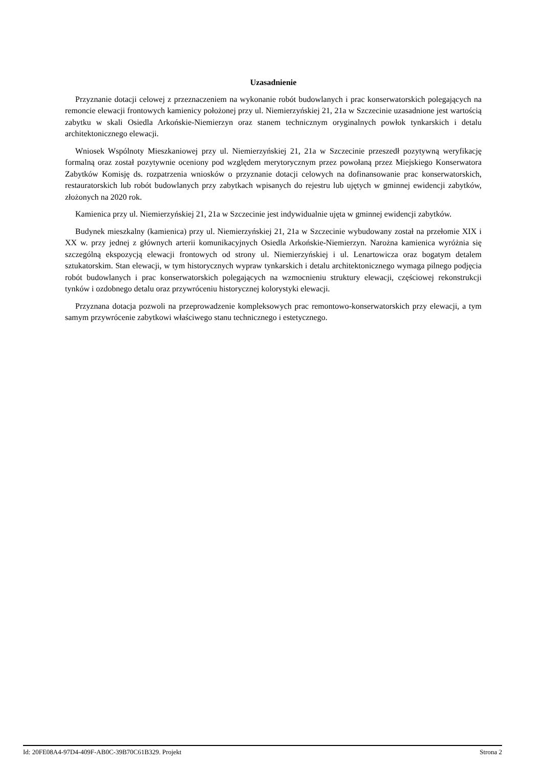Uzasadnienie
Przyznanie dotacji celowej z przeznaczeniem na wykonanie robót budowlanych i prac konserwatorskich polegających na remoncie elewacji frontowych kamienicy położonej przy ul. Niemierzyńskiej 21, 21a w Szczecinie uzasadnione jest wartością zabytku w skali Osiedla Arkońskie-Niemierzyn oraz stanem technicznym oryginalnych powłok tynkarskich i detalu architektonicznego elewacji.
Wniosek Wspólnoty Mieszkaniowej przy ul. Niemierzyńskiej 21, 21a w Szczecinie przeszedł pozytywną weryfikację formalną oraz został pozytywnie oceniony pod względem merytorycznym przez powołaną przez Miejskiego Konserwatora Zabytków Komisję ds. rozpatrzenia wniosków o przyznanie dotacji celowych na dofinansowanie prac konserwatorskich, restauratorskich lub robót budowlanych przy zabytkach wpisanych do rejestru lub ujętych w gminnej ewidencji zabytków, złożonych na 2020 rok.
Kamienica przy ul. Niemierzyńskiej 21, 21a w Szczecinie jest indywidualnie ujęta w gminnej ewidencji zabytków.
Budynek mieszkalny (kamienica) przy ul. Niemierzyńskiej 21, 21a w Szczecinie wybudowany został na przełomie XIX i XX w. przy jednej z głównych arterii komunikacyjnych Osiedla Arkońskie-Niemierzyn. Narożna kamienica wyróżnia się szczególną ekspozycją elewacji frontowych od strony ul. Niemierzyńskiej i ul. Lenartowicza oraz bogatym detalem sztukatorskim. Stan elewacji, w tym historycznych wypraw tynkarskich i detalu architektonicznego wymaga pilnego podjęcia robót budowlanych i prac konserwatorskich polegających na wzmocnieniu struktury elewacji, częściowej rekonstrukcji tynków i ozdobnego detalu oraz przywróceniu historycznej kolorystyki elewacji.
Przyznana dotacja pozwoli na przeprowadzenie kompleksowych prac remontowo-konserwatorskich przy elewacji, a tym samym przywrócenie zabytkowi właściwego stanu technicznego i estetycznego.
Id: 20FE08A4-97D4-409F-AB0C-39B70C61B329. Projekt Strona 2